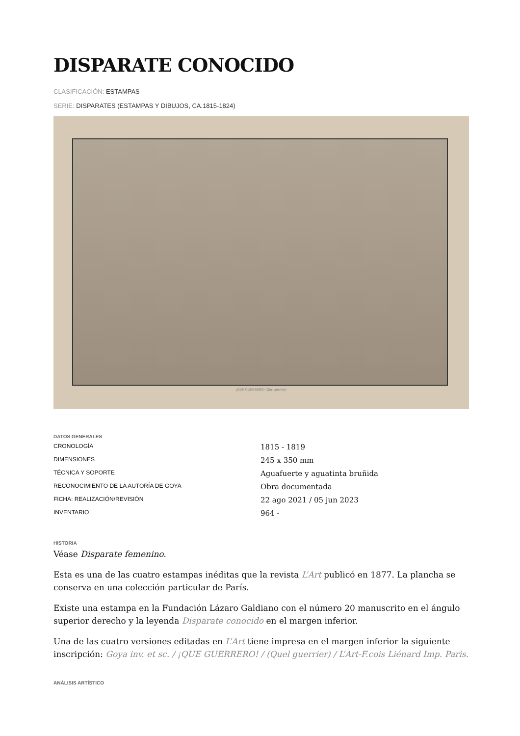DISPARATE CONOCIDO
CLASIFICACIÓN: ESTAMPAS
SERIE: DISPARATES (ESTAMPAS Y DIBUJOS, CA.1815-1824)
¡QUE GUERRERO! (Quel guerrier)
DATOS GENERALES
| CRONOLOGÍA | 1815 - 1819 |
| DIMENSIONES | 245 x 350 mm |
| TÉCNICA Y SOPORTE | Aguafuerte y aguatinta bruñida |
| RECONOCIMIENTO DE LA AUTORÍA DE GOYA | Obra documentada |
| FICHA: REALIZACIÓN/REVISIÓN | 22 ago 2021 / 05 jun 2023 |
| INVENTARIO | 964 - |
HISTORIA
Véase Disparate femenino.
Esta es una de las cuatro estampas inéditas que la revista L’Art publicó en 1877. La plancha se conserva en una colección particular de París.
Existe una estampa en la Fundación Lázaro Galdiano con el número 20 manuscrito en el ángulo superior derecho y la leyenda Disparate conocido en el margen inferior.
Una de las cuatro versiones editadas en L’Art tiene impresa en el margen inferior la siguiente inscripción: Goya inv. et sc. / ¡QUE GUERRERO! / (Quel guerrier) / L’Art-F.cois Liénard Imp. Paris.
ANÁLISIS ARTÍSTICO